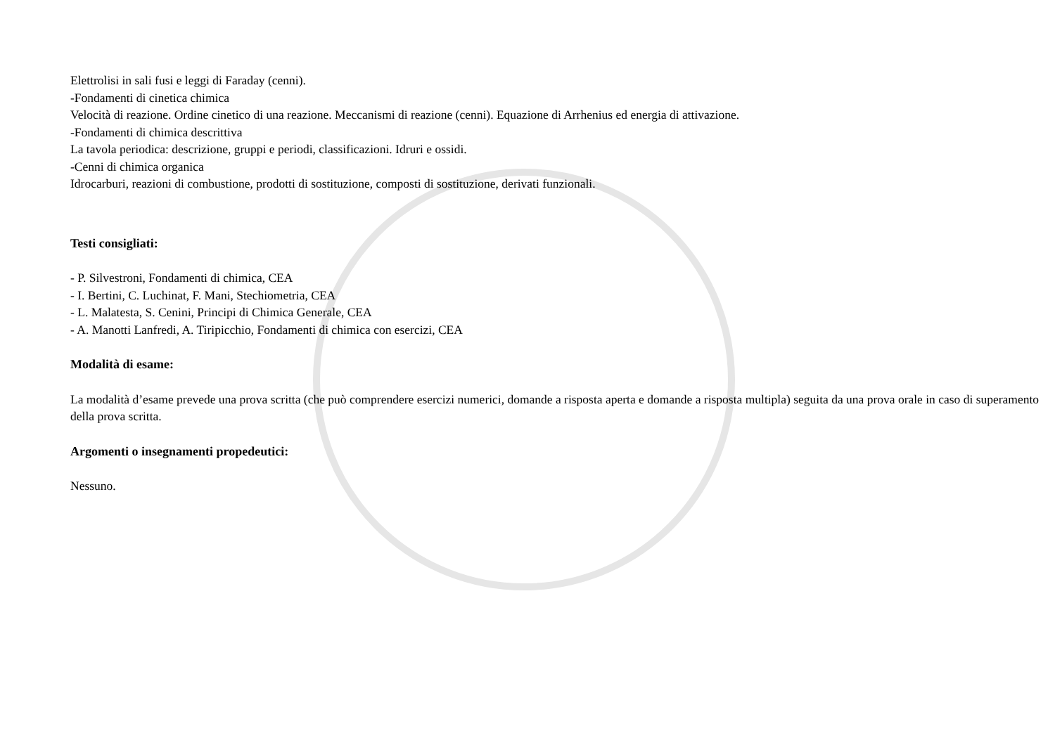Elettrolisi in sali fusi e leggi di Faraday (cenni).
-Fondamenti di cinetica chimica
Velocità di reazione. Ordine cinetico di una reazione. Meccanismi di reazione (cenni). Equazione di Arrhenius ed energia di attivazione.
-Fondamenti di chimica descrittiva
La tavola periodica: descrizione, gruppi e periodi, classificazioni. Idruri e ossidi.
-Cenni di chimica organica
Idrocarburi, reazioni di combustione, prodotti di sostituzione, composti di sostituzione, derivati funzionali.
Testi consigliati:
- P. Silvestroni, Fondamenti di chimica, CEA
- I. Bertini, C. Luchinat, F. Mani, Stechiometria, CEA
- L. Malatesta, S. Cenini, Principi di Chimica Generale, CEA
- A. Manotti Lanfredi, A. Tiripicchio, Fondamenti di chimica con esercizi, CEA
Modalità di esame:
La modalità d’esame prevede una prova scritta (che può comprendere esercizi numerici, domande a risposta aperta e domande a risposta multipla) seguita da una prova orale in caso di superamento della prova scritta.
Argomenti o insegnamenti propedeutici:
Nessuno.